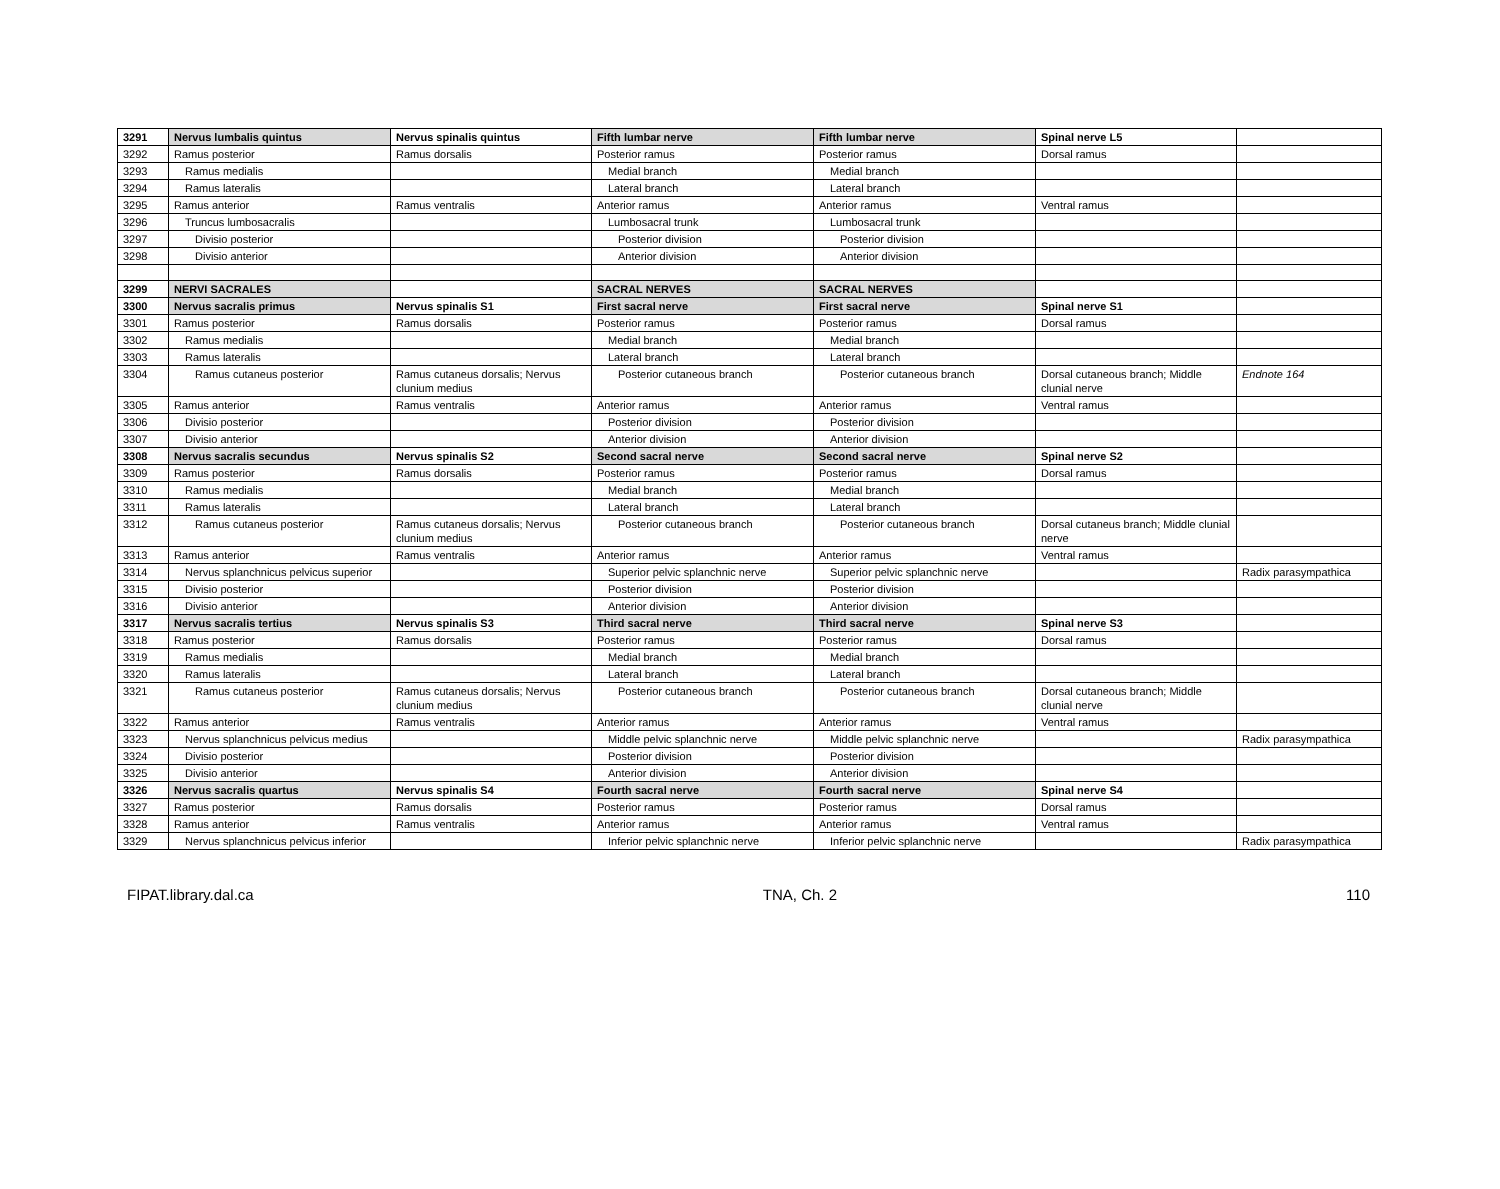| 3291 | Nervus lumbalis quintus | Nervus spinalis quintus | Fifth lumbar nerve | Fifth lumbar nerve | Spinal nerve L5 | |
| 3292 | Ramus posterior | Ramus dorsalis | Posterior ramus | Posterior ramus | Dorsal ramus | |
| 3293 | Ramus medialis | | Medial branch | Medial branch | | |
| 3294 | Ramus lateralis | | Lateral branch | Lateral branch | | |
| 3295 | Ramus anterior | Ramus ventralis | Anterior ramus | Anterior ramus | Ventral ramus | |
| 3296 | Truncus lumbosacralis | | Lumbosacral trunk | Lumbosacral trunk | | |
| 3297 | Divisio posterior | | Posterior division | Posterior division | | |
| 3298 | Divisio anterior | | Anterior division | Anterior division | | |
| 3299 | NERVI SACRALES | | SACRAL NERVES | SACRAL NERVES | | |
| 3300 | Nervus sacralis primus | Nervus spinalis S1 | First sacral nerve | First sacral nerve | Spinal nerve S1 | |
| 3301 | Ramus posterior | Ramus dorsalis | Posterior ramus | Posterior ramus | Dorsal ramus | |
| 3302 | Ramus medialis | | Medial branch | Medial branch | | |
| 3303 | Ramus lateralis | | Lateral branch | Lateral branch | | |
| 3304 | Ramus cutaneus posterior | Ramus cutaneus dorsalis; Nervus clunium medius | Posterior cutaneous branch | Posterior cutaneous branch | Dorsal cutaneous branch; Middle clunial nerve | Endnote 164 |
| 3305 | Ramus anterior | Ramus ventralis | Anterior ramus | Anterior ramus | Ventral ramus | |
| 3306 | Divisio posterior | | Posterior division | Posterior division | | |
| 3307 | Divisio anterior | | Anterior division | Anterior division | | |
| 3308 | Nervus sacralis secundus | Nervus spinalis S2 | Second sacral nerve | Second sacral nerve | Spinal nerve S2 | |
| 3309 | Ramus posterior | Ramus dorsalis | Posterior ramus | Posterior ramus | Dorsal ramus | |
| 3310 | Ramus medialis | | Medial branch | Medial branch | | |
| 3311 | Ramus lateralis | | Lateral branch | Lateral branch | | |
| 3312 | Ramus cutaneus posterior | Ramus cutaneus dorsalis; Nervus clunium medius | Posterior cutaneous branch | Posterior cutaneous branch | Dorsal cutaneus branch; Middle clunial nerve | |
| 3313 | Ramus anterior | Ramus ventralis | Anterior ramus | Anterior ramus | Ventral ramus | |
| 3314 | Nervus splanchnicus pelvicus superior | | Superior pelvic splanchnic nerve | Superior pelvic splanchnic nerve | | Radix parasympathica |
| 3315 | Divisio posterior | | Posterior division | Posterior division | | |
| 3316 | Divisio anterior | | Anterior division | Anterior division | | |
| 3317 | Nervus sacralis tertius | Nervus spinalis S3 | Third sacral nerve | Third sacral nerve | Spinal nerve S3 | |
| 3318 | Ramus posterior | Ramus dorsalis | Posterior ramus | Posterior ramus | Dorsal ramus | |
| 3319 | Ramus medialis | | Medial branch | Medial branch | | |
| 3320 | Ramus lateralis | | Lateral branch | Lateral branch | | |
| 3321 | Ramus cutaneus posterior | Ramus cutaneus dorsalis; Nervus clunium medius | Posterior cutaneous branch | Posterior cutaneous branch | Dorsal cutaneous branch; Middle clunial nerve | |
| 3322 | Ramus anterior | Ramus ventralis | Anterior ramus | Anterior ramus | Ventral ramus | |
| 3323 | Nervus splanchnicus pelvicus medius | | Middle pelvic splanchnic nerve | Middle pelvic splanchnic nerve | | Radix parasympathica |
| 3324 | Divisio posterior | | Posterior division | Posterior division | | |
| 3325 | Divisio anterior | | Anterior division | Anterior division | | |
| 3326 | Nervus sacralis quartus | Nervus spinalis S4 | Fourth sacral nerve | Fourth sacral nerve | Spinal nerve S4 | |
| 3327 | Ramus posterior | Ramus dorsalis | Posterior ramus | Posterior ramus | Dorsal ramus | |
| 3328 | Ramus anterior | Ramus ventralis | Anterior ramus | Anterior ramus | Ventral ramus | |
| 3329 | Nervus splanchnicus pelvicus inferior | | Inferior pelvic splanchnic nerve | Inferior pelvic splanchnic nerve | | Radix parasympathica |
FIPAT.library.dal.ca TNA, Ch. 2 110